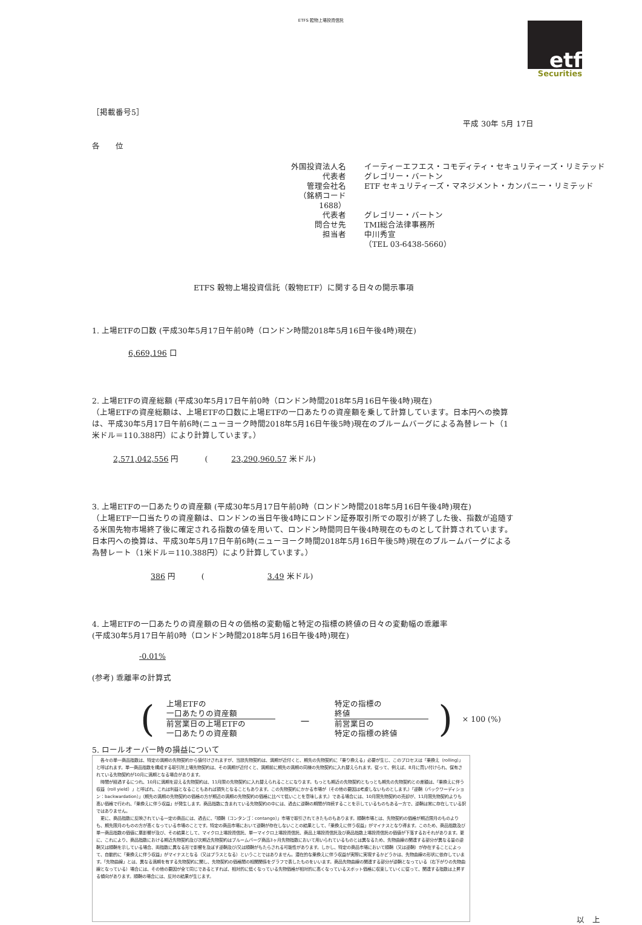ETFS 穀物上場投資信託
etf
Securities
［掲載番号5］
平成 30年 5月 17日
各　　位
外国投資法人名 イーティーエフエス・コモディティ・セキュリティーズ・リミテッド 代表者 グレゴリー・バートン 管理会社名 ETF セキュリティーズ・マネジメント・カンパニー・リミテッド （銘柄コード　1688） 代表者 グレゴリー・バートン 問合せ先 TMI総合法律事務所 担当者 中川秀宣 （TEL 03-6438-5660）
ETFS 穀物上場投資信託（穀物ETF）に関する日々の開示事項
1. 上場ETFの口数 (平成30年5月17日午前0時（ロンドン時間2018年5月16日午後4時)現在)
6,669,196 口
2. 上場ETFの資産総額 (平成30年5月17日午前0時（ロンドン時間2018年5月16日午後4時)現在)
（上場ETFの資産総額は、上場ETFの口数に上場ETFの一口あたりの資産額を乗して計算しています。日本円への換算は、平成30年5月17日午前6時(ニューヨーク時間2018年5月16日午後5時)現在のブルームバーグによる為替レート（1米ドル＝110.388円）により計算しています。）
2,571,042,556 円 　　　(　　　23,290,960.57 米ドル)
3. 上場ETFの一口あたりの資産額 (平成30年5月17日午前0時（ロンドン時間2018年5月16日午後4時)現在)
（上場ETF一口当たりの資産額は、ロンドンの当日午後4時にロンドン証券取引所での取引が終了した後、指数が追随する米国先物市場終了後に確定される指数の値を用いて、ロンドン時間同日午後4時現在のものとして計算されています。日本円への換算は、平成30年5月17日午前6時(ニューヨーク時間2018年5月16日午後5時)現在のブルームバーグによる為替レート（1米ドル＝110.388円）により計算しています。）
386 円 　　　(　　　　　　　　3.49 米ドル)
4. 上場ETFの一口あたりの資産額の日々の価格の変動幅と特定の指標の終値の日々の変動幅の乖離率
(平成30年5月17日午前0時（ロンドン時間2018年5月16日午後4時)現在)
-0.01%
(参考) 乖離率の計算式
(
上場ETFの
一口あたりの資産額
前営業日の上場ETFの
一口あたりの資産額
－
特定の指標の
終値
前営業日の
特定の指標の終値
) × 100 (%)
5. ロールオーバー時の損益について
　各々の単一商品指数は、特定の満期の先物契約から値付けされますが、当該先物契約は、満期が近付くと、期先の先物契約に「乗り換える」必要が生じ、このプロセスは「乗換え（rolling）」と呼ばれます。単一商品指数を構成する取引所上場先物契約は、その満期が近付くと、満期前に期先の満期の同様の先物契約に入れ替えられます。従って、例えば、8月に買い付けられ、保有されている先物契約が10月に満期となる場合があります。
　時間が経過するにつれ、10月に満期を迎える先物契約は、11月限の先物契約に入れ替えられることになります。もっとも期近の先物契約ともっとも期先の先物契約との差額は、「乗換えに伴う収益（roll yield）」と呼ばれ、これは利益となることもあれば損失となることもあります。この先物契約にかかる市場が（その他の要因は考慮しないものとします。）「逆鞘（バックワーディション：backwardation）」（期先の満期の先物契約の価格の方が期近の満期の先物契約の価格に比べて低いことを意味します。）である場合には、10月限先物契約の売却が、11月限先物契約よりも高い価格で行われ、「乗換えに伴う収益」が発生します。商品指数に含まれている先物契約の中には、過去に逆鞘の期間が持続することを示しているものもある一方で、逆鞘は常に存在している訳ではありません。
　更に、商品指数に反映されている一定の商品には、過去に、「順鞘（コンタンゴ：contango）」市場で取引されてきたものもあります。順鞘市場とは、先物契約の価格が期近限月のものよりも、期先限月のものの方が高くなっている市場のことです。特定の商品市場において逆鞘が存在しないことの結果として、「乗換えに伴う収益」がマイナスとなり得ます。このため、商品指数及び単一商品指数の価値に悪影響が及び、その結果として、マイクロ上場投資信託、単一マイクロ上場投資信託、商品上場投資信託及び商品指数上場投資信託の価値が下落するおそれがあります。更に、これにより、商品指数における期近先物契約及び次期近先物契約はブルームバーグ商品3ヶ月先物指数において用いられているものとは異なるため、先物曲線の関連する部分が異なる量の逆鞘又は順鞘を示している場合、両指数に異なる形で影響を及ぼす逆鞘及び/又は順鞘がもたらされる可能性があります。しかし、特定の商品市場において順鞘（又は逆鞘）が存在することによって、自動的に「乗換えに伴う収益」がマイナスとなる（又はプラスとなる）ということではありません。潜在的な乗換えに伴う収益が実際に実現するかどうかは、先物曲線の形状に依存しています。「先物曲線」とは、異なる満期を有する先物契約に関し、先物契約の価格間の相関関係をグラフで表したものをいいます。商品先物曲線の関連する部分が逆鞘となっている（右下がりの先物曲線となっている）場合には、その他の要因が全て同じであるとすれば、相対的に低くなっている先物価格が相対的に高くなっているスポット価格に収束していくに従って、関連する指数は上昇する傾向があります。順鞘の場合には、反対の結果が生じます。
以　上